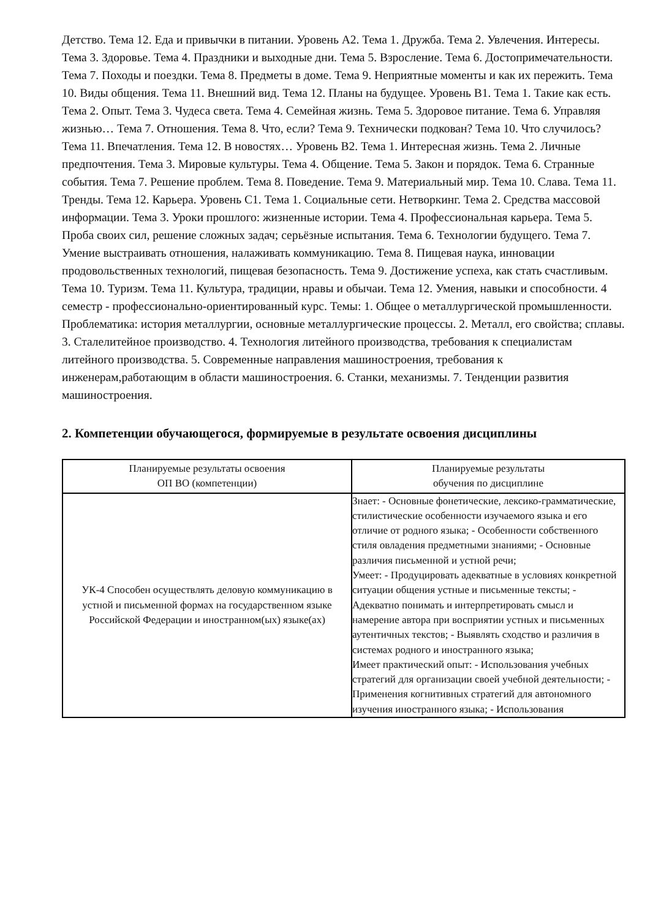Детство. Тема 12. Еда и привычки в питании. Уровень А2. Тема 1. Дружба. Тема 2. Увлечения. Интересы. Тема 3. Здоровье. Тема 4. Праздники и выходные дни. Тема 5. Взросление. Тема 6. Достопримечательности. Тема 7. Походы и поездки. Тема 8. Предметы в доме. Тема 9. Неприятные моменты и как их пережить. Тема 10. Виды общения. Тема 11. Внешний вид. Тема 12. Планы на будущее. Уровень В1. Тема 1. Такие как есть. Тема 2. Опыт. Тема 3. Чудеса света. Тема 4. Семейная жизнь. Тема 5. Здоровое питание. Тема 6. Управляя жизнью… Тема 7. Отношения. Тема 8. Что, если? Тема 9. Технически подкован? Тема 10. Что случилось? Тема 11. Впечатления. Тема 12. В новостях… Уровень В2. Тема 1. Интересная жизнь. Тема 2. Личные предпочтения. Тема 3. Мировые культуры. Тема 4. Общение. Тема 5. Закон и порядок. Тема 6. Странные события. Тема 7. Решение проблем. Тема 8. Поведение. Тема 9. Материальный мир. Тема 10. Слава. Тема 11. Тренды. Тема 12. Карьера. Уровень С1. Тема 1. Социальные сети. Нетворкинг. Тема 2. Средства массовой информации. Тема 3. Уроки прошлого: жизненные истории. Тема 4. Профессиональная карьера. Тема 5. Проба своих сил, решение сложных задач; серьёзные испытания. Тема 6. Технологии будущего. Тема 7. Умение выстраивать отношения, налаживать коммуникацию. Тема 8. Пищевая наука, инновации продовольственных технологий, пищевая безопасность. Тема 9. Достижение успеха, как стать счастливым. Тема 10. Туризм. Тема 11. Культура, традиции, нравы и обычаи. Тема 12. Умения, навыки и способности. 4 семестр - профессионально-ориентированный курс. Темы: 1. Общее о металлургической промышленности. Проблематика: история металлургии, основные металлургические процессы. 2. Металл, его свойства; сплавы. 3. Сталелитейное производство. 4. Технология литейного производства, требования к специалистам литейного производства. 5. Современные направления машиностроения, требования к инженерам,работающим в области машиностроения. 6. Станки, механизмы. 7. Тенденции развития машиностроения.
2. Компетенции обучающегося, формируемые в результате освоения дисциплины
| Планируемые результаты освоения ОП ВО (компетенции) | Планируемые результаты обучения по дисциплине |
| --- | --- |
| УК-4 Способен осуществлять деловую коммуникацию в устной и письменной формах на государственном языке Российской Федерации и иностранном(ых) языке(ах) | Знает: - Основные фонетические, лексико-грамматические, стилистические особенности изучаемого языка и его отличие от родного языка; - Особенности собственного стиля овладения предметными знаниями; - Основные различия письменной и устной речи; Умеет: - Продуцировать адекватные в условиях конкретной ситуации общения устные и письменные тексты; - Адекватно понимать и интерпретировать смысл и намерение автора при восприятии устных и письменных аутентичных текстов; - Выявлять сходство и различия в системах родного и иностранного языка; Имеет практический опыт: - Использования учебных стратегий для организации своей учебной деятельности; - Применения когнитивных стратегий для автономного изучения иностранного языка; - Использования |